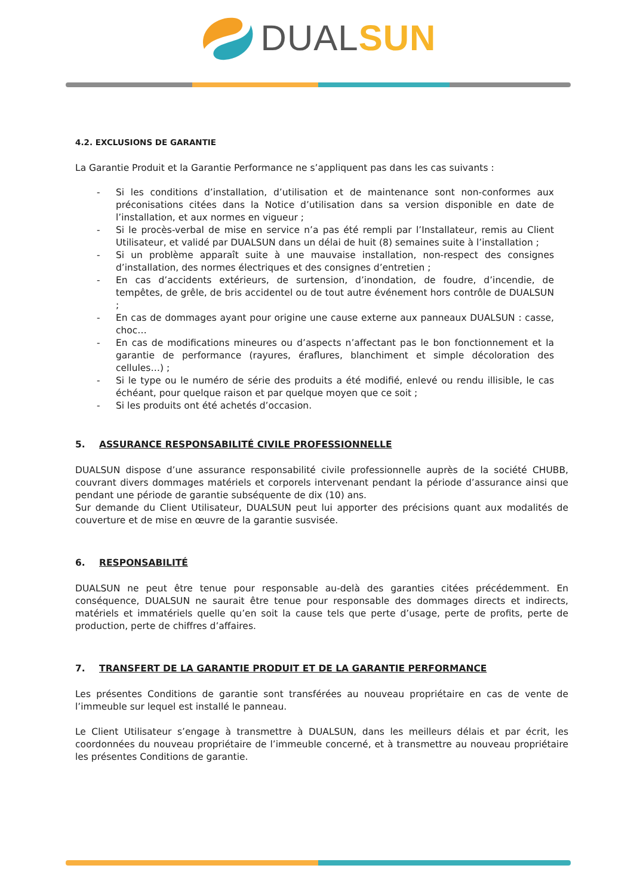DUAL SUN
4.2. EXCLUSIONS DE GARANTIE
La Garantie Produit et la Garantie Performance ne s’appliquent pas dans les cas suivants :
- Si les conditions d’installation, d’utilisation et de maintenance sont non-conformes aux préconisations citées dans la Notice d’utilisation dans sa version disponible en date de l’installation, et aux normes en vigueur ;
- Si le procès-verbal de mise en service n’a pas été rempli par l’Installateur, remis au Client Utilisateur, et validé par DUALSUN dans un délai de huit (8) semaines suite à l’installation ;
- Si un problème apparaît suite à une mauvaise installation, non-respect des consignes d’installation, des normes électriques et des consignes d’entretien ;
- En cas d’accidents extérieurs, de surtension, d’inondation, de foudre, d’incendie, de tempêtes, de grêle, de bris accidentel ou de tout autre événement hors contrôle de DUALSUN ;
- En cas de dommages ayant pour origine une cause externe aux panneaux DUALSUN : casse, choc…
- En cas de modifications mineures ou d’aspects n’affectant pas le bon fonctionnement et la garantie de performance (rayures, éraflures, blanchiment et simple décoloration des cellules…) ;
- Si le type ou le numéro de série des produits a été modifié, enlevé ou rendu illisible, le cas échéant, pour quelque raison et par quelque moyen que ce soit ;
- Si les produits ont été achetés d’occasion.
5. ASSURANCE RESPONSABILITÉ CIVILE PROFESSIONNELLE
DUALSUN dispose d’une assurance responsabilité civile professionnelle auprès de la société CHUBB, couvrant divers dommages matériels et corporels intervenant pendant la période d’assurance ainsi que pendant une période de garantie subséquente de dix (10) ans.
Sur demande du Client Utilisateur, DUALSUN peut lui apporter des précisions quant aux modalités de couverture et de mise en œuvre de la garantie susvisée.
6. RESPONSABILITÉ
DUALSUN ne peut être tenue pour responsable au-delà des garanties citées précédemment. En conséquence, DUALSUN ne saurait être tenue pour responsable des dommages directs et indirects, matériels et immatériels quelle qu’en soit la cause tels que perte d’usage, perte de profits, perte de production, perte de chiffres d’affaires.
7. TRANSFERT DE LA GARANTIE PRODUIT ET DE LA GARANTIE PERFORMANCE
Les présentes Conditions de garantie sont transférées au nouveau propriétaire en cas de vente de l’immeuble sur lequel est installé le panneau.
Le Client Utilisateur s’engage à transmettre à DUALSUN, dans les meilleurs délais et par écrit, les coordonnées du nouveau propriétaire de l’immeuble concerné, et à transmettre au nouveau propriétaire les présentes Conditions de garantie.